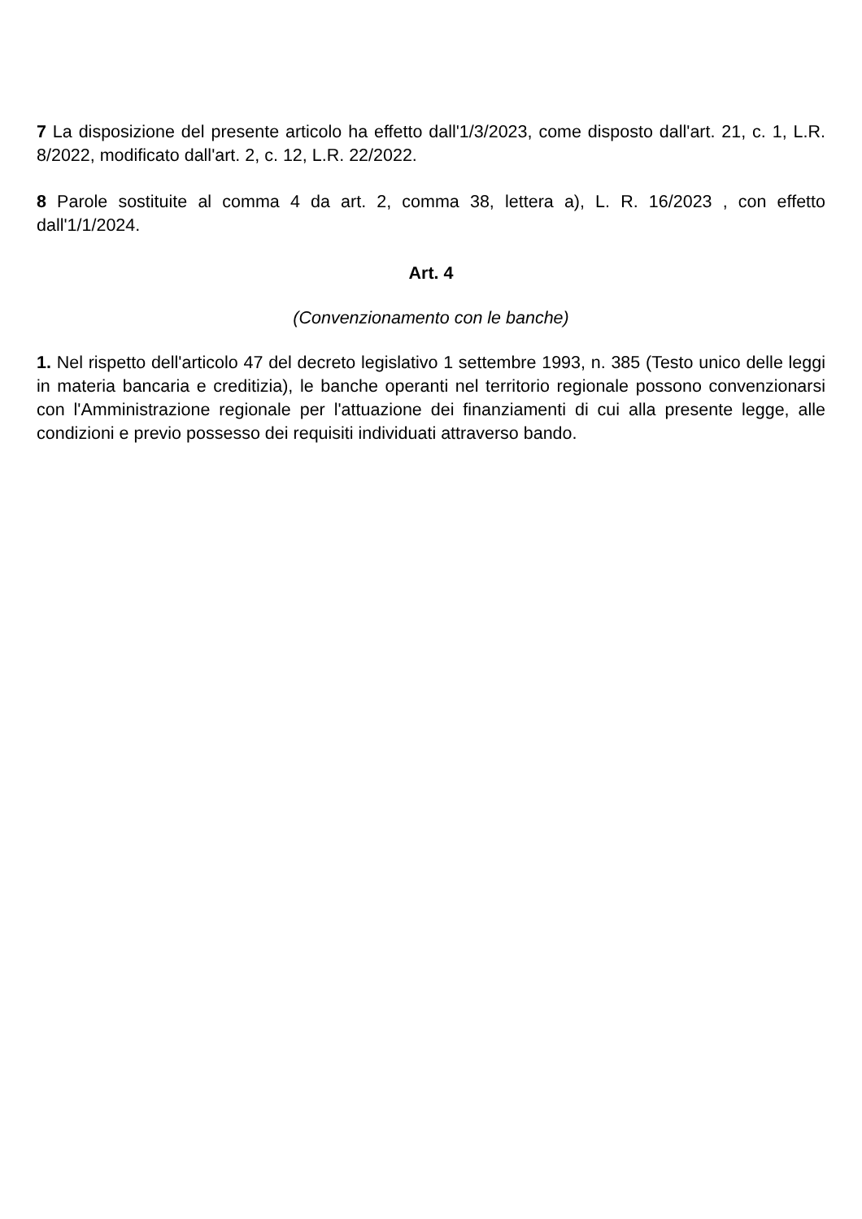7 La disposizione del presente articolo ha effetto dall'1/3/2023, come disposto dall'art. 21, c. 1, L.R. 8/2022, modificato dall'art. 2, c. 12, L.R. 22/2022.
8 Parole sostituite al comma 4 da art. 2, comma 38, lettera a), L. R. 16/2023 , con effetto dall'1/1/2024.
Art. 4
(Convenzionamento con le banche)
1. Nel rispetto dell'articolo 47 del decreto legislativo 1 settembre 1993, n. 385 (Testo unico delle leggi in materia bancaria e creditizia), le banche operanti nel territorio regionale possono convenzionarsi con l'Amministrazione regionale per l'attuazione dei finanziamenti di cui alla presente legge, alle condizioni e previo possesso dei requisiti individuati attraverso bando.